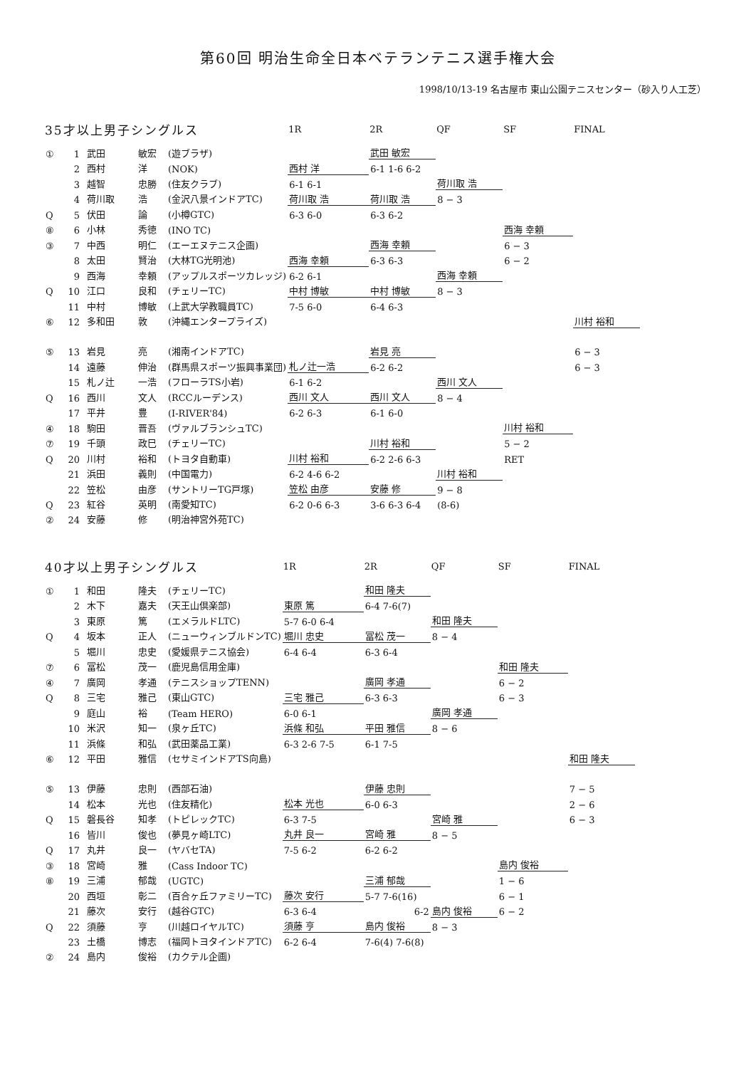第60回 明治生命全日本ベテランテニス選手権大会
1998/10/13-19 名古屋市 東山公園テニスセンター（砂入り人工芝）
| 35才以上男子シングルス | | | | 1R | 2R | QF | SF | FINAL |
| --- | --- | --- | --- | --- | --- | --- | --- | --- |
| ① | 1 | 武田 敏宏 | (遊ブラザ) | | 武田 敏宏 | | | |
| | 2 | 西村 洋 | (NOK) | 西村 洋 | 6-1 1-6 6-2 | | | |
| | 3 | 越智 忠勝 | (住友クラブ) | 6-1 6-1 | | 荷川取 浩 | | |
| | 4 | 荷川取 浩 | (金沢八景インドアTC) | 荷川取 浩 | 荷川取 浩 | 8 − 3 | | |
| Q | 5 | 伏田 論 | (小樽GTC) | 6-3 6-0 | 6-3 6-2 | | | |
| ⑧ | 6 | 小林 秀徳 | (INO TC) | | | | 西海 幸頼 | |
| ③ | 7 | 中西 明仁 | (エーエヌテニス企画) | | 西海 幸頼 | | 6 − 3 | |
| | 8 | 太田 賢治 | (大林TG光明池) | 西海 幸頼 | 6-3 6-3 | | 6 − 2 | |
| | 9 | 西海 幸頼 | (アップルスポーツカレッジ) | 6-2 6-1 | | 西海 幸頼 | | |
| Q | 10 | 江口 良和 | (チェリーTC) | 中村 博敏 | 中村 博敏 | 8 − 3 | | |
| | 11 | 中村 博敏 | (上武大学教職員TC) | 7-5 6-0 | 6-4 6-3 | | | |
| ⑥ | 12 | 多和田 敦 | (沖縄エンタープライズ) | | | | | 川村 裕和 |
| ⑤ | 13 | 岩見 亮 | (湘南インドアTC) | | 岩見 亮 | | | 6 − 3 |
| | 14 | 遠藤 伸治 | (群馬県スポーツ振興事業団) | 札ノ辻一浩 | 6-2 6-2 | | | 6 − 3 |
| | 15 | 札ノ辻 一浩 | (フローラTS小岩) | 6-1 6-2 | | 西川 文人 | | |
| Q | 16 | 西川 文人 | (RCCルーデンス) | 西川 文人 | 西川 文人 | 8 − 4 | | |
| | 17 | 平井 豊 | (I-RIVER'84) | 6-2 6-3 | 6-1 6-0 | | | |
| ④ | 18 | 駒田 晋吾 | (ヴァルブランシュTC) | | | | 川村 裕和 | |
| ⑦ | 19 | 千頭 政巳 | (チェリーTC) | | 川村 裕和 | | 5 − 2 | |
| Q | 20 | 川村 裕和 | (トヨタ自動車) | 川村 裕和 | 6-2 2-6 6-3 | | RET | |
| | 21 | 浜田 義則 | (中国電力) | 6-2 4-6 6-2 | | 川村 裕和 | | |
| | 22 | 笠松 由彦 | (サントリーTG戸塚) | 笠松 由彦 | 安藤 修 | 9 − 8 | | |
| Q | 23 | 紅谷 英明 | (南愛知TC) | 6-2 0-6 6-3 | 3-6 6-3 6-4 | (8-6) | | |
| ② | 24 | 安藤 修 | (明治神宮外苑TC) | | | | | |
| 40才以上男子シングルス | | | | 1R | 2R | QF | SF | FINAL |
| --- | --- | --- | --- | --- | --- | --- | --- | --- |
| ① | 1 | 和田 隆夫 | (チェリーTC) | | 和田 隆夫 | | | |
| | 2 | 木下 嘉夫 | (天王山倶楽部) | 東原 篤 | 6-4 7-6(7) | | | |
| | 3 | 東原 篤 | (エメラルドLTC) | 5-7 6-0 6-4 | | 和田 隆夫 | | |
| Q | 4 | 坂本 正人 | (ニューウィンブルドンTC) | 堀川 忠史 | 冨松 茂一 | 8 − 4 | | |
| | 5 | 堀川 忠史 | (愛媛県テニス協会) | 6-4 6-4 | 6-3 6-4 | | | |
| ⑦ | 6 | 冨松 茂一 | (鹿児島信用金庫) | | | | 和田 隆夫 | |
| ④ | 7 | 廣岡 孝通 | (テニスショップTENN) | | 廣岡 孝通 | | 6 − 2 | |
| Q | 8 | 三宅 雅己 | (東山GTC) | 三宅 雅己 | 6-3 6-3 | | 6 − 3 | |
| | 9 | 庭山 裕 | (Team HERO) | 6-0 6-1 | | 廣岡 孝通 | | |
| | 10 | 米沢 知一 | (泉ヶ丘TC) | 浜條 和弘 | 平田 雅信 | 8 − 6 | | |
| | 11 | 浜條 和弘 | (武田薬品工業) | 6-3 2-6 7-5 | 6-1 7-5 | | | |
| ⑥ | 12 | 平田 雅信 | (セサミインドアTS向島) | | | | | 和田 隆夫 |
| ⑤ | 13 | 伊藤 忠則 | (西部石油) | | 伊藤 忠則 | | | 7 − 5 |
| | 14 | 松本 光也 | (住友精化) | 松本 光也 | 6-0 6-3 | | | 2 − 6 |
| Q | 15 | 磐長谷 知孝 | (トピレックTC) | 6-3 7-5 | | 宮崎 雅 | | 6 − 3 |
| | 16 | 皆川 俊也 | (夢見ヶ崎LTC) | 丸井 良一 | 宮崎 雅 | 8 − 5 | | |
| Q | 17 | 丸井 良一 | (ヤバセTA) | 7-5 6-2 | 6-2 6-2 | | | |
| ③ | 18 | 宮崎 雅 | (Cass Indoor TC) | | | | 島内 俊裕 | |
| ⑧ | 19 | 三浦 郁哉 | (UGTC) | | 三浦 郁哉 | | 1 − 6 | |
| | 20 | 西垣 彰二 | (百合ヶ丘ファミリーTC) | 藤次 安行 | 5-7 7-6(16) | | 6 − 1 | |
| | 21 | 藤次 安行 | (越谷GTC) | 6-3 6-4 | 6-2 | 島内 俊裕 | 6 − 2 | |
| Q | 22 | 須藤 亨 | (川越ロイヤルTC) | 須藤 亨 | 島内 俊裕 | 8 − 3 | | |
| | 23 | 土橋 博志 | (福岡トヨタインドアTC) | 6-2 6-4 | 7-6(4) 7-6(8) | | | |
| ② | 24 | 島内 俊裕 | (カクテル企画) | | | | | |